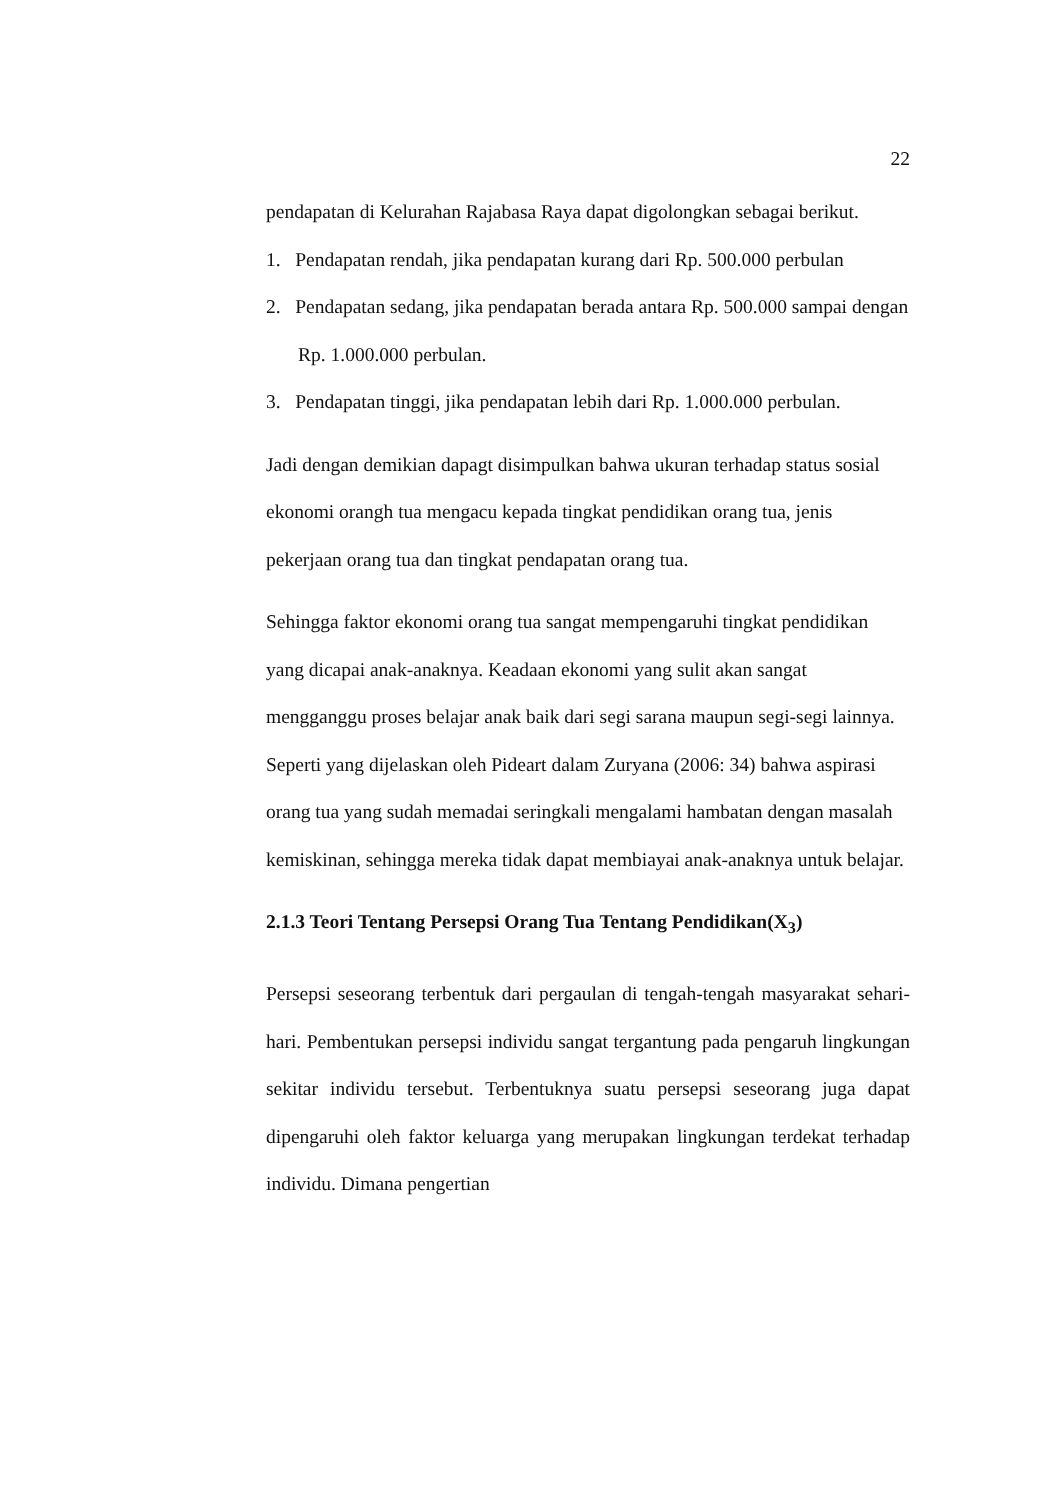22
pendapatan di Kelurahan Rajabasa Raya dapat digolongkan sebagai berikut.
1. Pendapatan rendah, jika pendapatan kurang dari Rp. 500.000 perbulan
2. Pendapatan sedang, jika pendapatan berada antara Rp. 500.000 sampai dengan Rp. 1.000.000 perbulan.
3. Pendapatan tinggi, jika pendapatan lebih dari Rp. 1.000.000 perbulan.
Jadi dengan demikian dapagt disimpulkan bahwa ukuran terhadap status sosial ekonomi orangh tua mengacu kepada tingkat pendidikan orang tua, jenis pekerjaan orang tua dan tingkat pendapatan orang tua.
Sehingga faktor ekonomi orang tua sangat mempengaruhi tingkat pendidikan yang dicapai anak-anaknya. Keadaan ekonomi yang sulit akan sangat mengganggu proses belajar anak baik dari segi sarana maupun segi-segi lainnya. Seperti yang dijelaskan oleh Pideart dalam Zuryana (2006: 34) bahwa aspirasi orang tua yang sudah memadai seringkali mengalami hambatan dengan masalah kemiskinan, sehingga mereka tidak dapat membiayai anak-anaknya untuk belajar.
2.1.3 Teori Tentang Persepsi Orang Tua Tentang Pendidikan(X<sub>3</sub>)
Persepsi seseorang terbentuk dari pergaulan di tengah-tengah masyarakat sehari-hari. Pembentukan persepsi individu sangat tergantung pada pengaruh lingkungan sekitar individu tersebut. Terbentuknya suatu persepsi seseorang juga dapat dipengaruhi oleh faktor keluarga yang merupakan lingkungan terdekat terhadap individu. Dimana pengertian